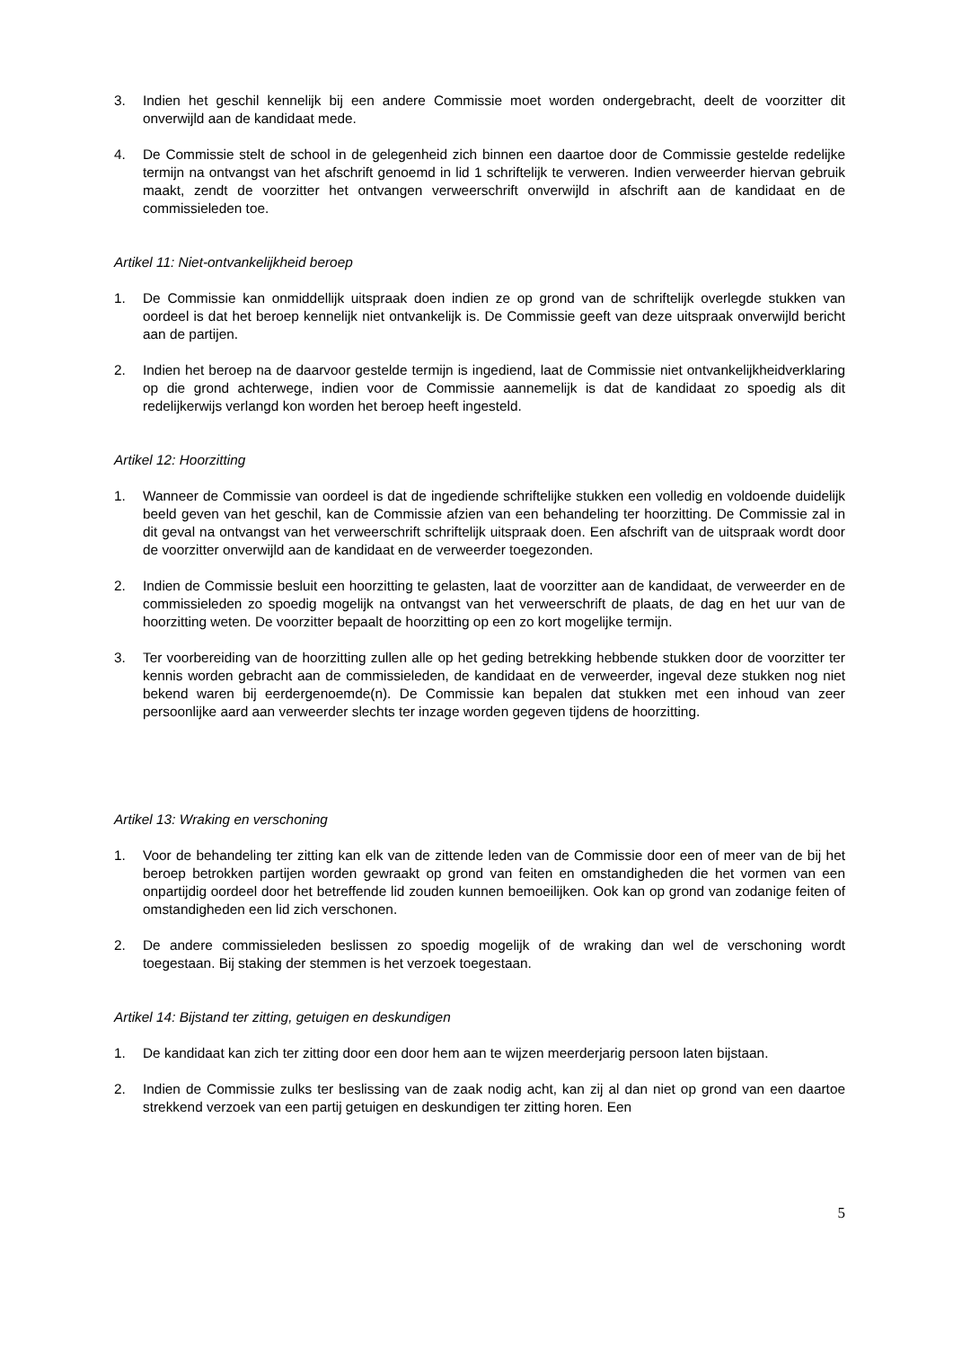3. Indien het geschil kennelijk bij een andere Commissie moet worden ondergebracht, deelt de voorzitter dit onverwijld aan de kandidaat mede.
4. De Commissie stelt de school in de gelegenheid zich binnen een daartoe door de Commissie gestelde redelijke termijn na ontvangst van het afschrift genoemd in lid 1 schriftelijk te verweren. Indien verweerder hiervan gebruik maakt, zendt de voorzitter het ontvangen verweerschrift onverwijld in afschrift aan de kandidaat en de commissieleden toe.
Artikel 11: Niet-ontvankelijkheid beroep
1. De Commissie kan onmiddellijk uitspraak doen indien ze op grond van de schriftelijk overlegde stukken van oordeel is dat het beroep kennelijk niet ontvankelijk is. De Commissie geeft van deze uitspraak onverwijld bericht aan de partijen.
2. Indien het beroep na de daarvoor gestelde termijn is ingediend, laat de Commissie niet ontvankelijkheidverklaring op die grond achterwege, indien voor de Commissie aannemelijk is dat de kandidaat zo spoedig als dit redelijkerwijs verlangd kon worden het beroep heeft ingesteld.
Artikel 12: Hoorzitting
1. Wanneer de Commissie van oordeel is dat de ingediende schriftelijke stukken een volledig en voldoende duidelijk beeld geven van het geschil, kan de Commissie afzien van een behandeling ter hoorzitting. De Commissie zal in dit geval na ontvangst van het verweerschrift schriftelijk uitspraak doen. Een afschrift van de uitspraak wordt door de voorzitter onverwijld aan de kandidaat en de verweerder toegezonden.
2. Indien de Commissie besluit een hoorzitting te gelasten, laat de voorzitter aan de kandidaat, de verweerder en de commissieleden zo spoedig mogelijk na ontvangst van het verweerschrift de plaats, de dag en het uur van de hoorzitting weten. De voorzitter bepaalt de hoorzitting op een zo kort mogelijke termijn.
3. Ter voorbereiding van de hoorzitting zullen alle op het geding betrekking hebbende stukken door de voorzitter ter kennis worden gebracht aan de commissieleden, de kandidaat en de verweerder, ingeval deze stukken nog niet bekend waren bij eerdergenoemde(n). De Commissie kan bepalen dat stukken met een inhoud van zeer persoonlijke aard aan verweerder slechts ter inzage worden gegeven tijdens de hoorzitting.
Artikel 13: Wraking en verschoning
1. Voor de behandeling ter zitting kan elk van de zittende leden van de Commissie door een of meer van de bij het beroep betrokken partijen worden gewraakt op grond van feiten en omstandigheden die het vormen van een onpartijdig oordeel door het betreffende lid zouden kunnen bemoeilijken. Ook kan op grond van zodanige feiten of omstandigheden een lid zich verschonen.
2. De andere commissieleden beslissen zo spoedig mogelijk of de wraking dan wel de verschoning wordt toegestaan. Bij staking der stemmen is het verzoek toegestaan.
Artikel 14: Bijstand ter zitting, getuigen en deskundigen
1. De kandidaat kan zich ter zitting door een door hem aan te wijzen meerderjarig persoon laten bijstaan.
2. Indien de Commissie zulks ter beslissing van de zaak nodig acht, kan zij al dan niet op grond van een daartoe strekkend verzoek van een partij getuigen en deskundigen ter zitting horen. Een
5